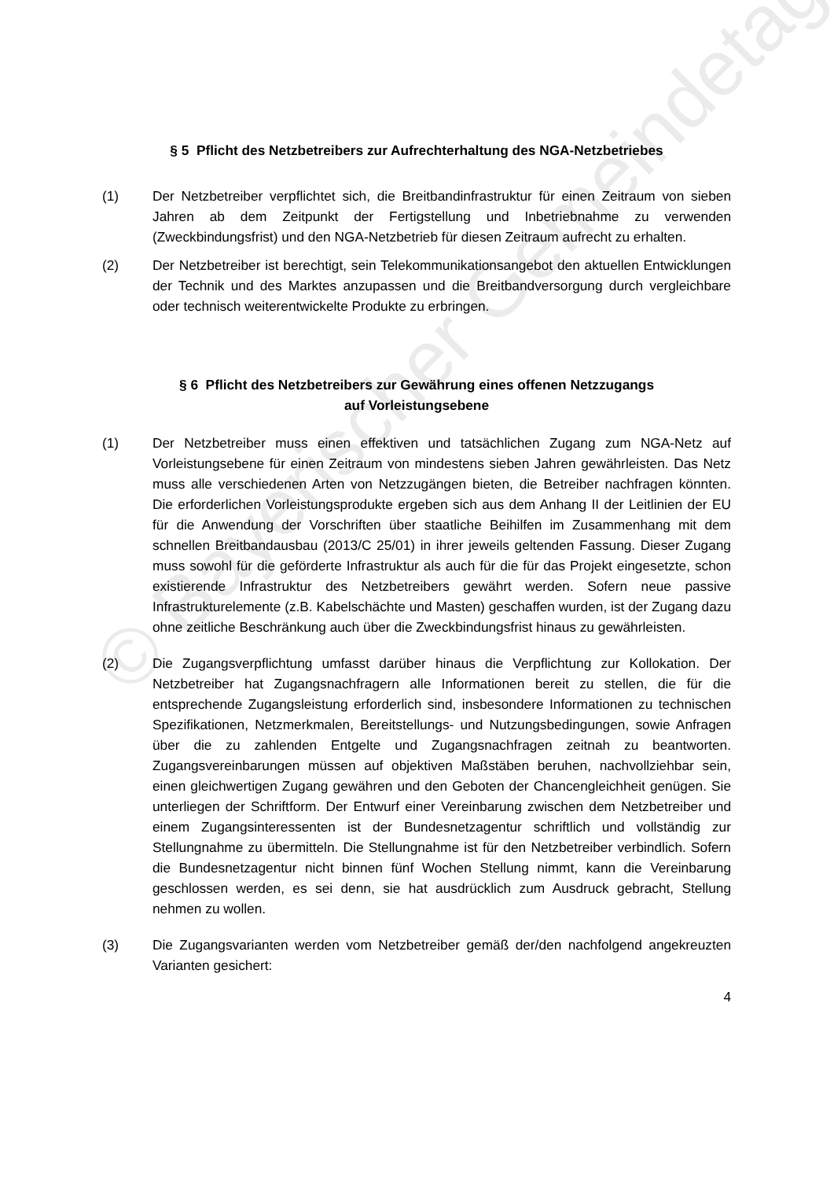© Bayerischer Gemeindetag
§ 5 Pflicht des Netzbetreibers zur Aufrechterhaltung des NGA-Netzbetriebes
(1) Der Netzbetreiber verpflichtet sich, die Breitbandinfrastruktur für einen Zeitraum von sieben Jahren ab dem Zeitpunkt der Fertigstellung und Inbetriebnahme zu verwenden (Zweckbindungsfrist) und den NGA-Netzbetrieb für diesen Zeitraum aufrecht zu erhalten.
(2) Der Netzbetreiber ist berechtigt, sein Telekommunikationsangebot den aktuellen Entwicklungen der Technik und des Marktes anzupassen und die Breitbandversorgung durch vergleichbare oder technisch weiterentwickelte Produkte zu erbringen.
§ 6 Pflicht des Netzbetreibers zur Gewährung eines offenen Netzzugangs
auf Vorleistungsebene
(1) Der Netzbetreiber muss einen effektiven und tatsächlichen Zugang zum NGA-Netz auf Vorleistungsebene für einen Zeitraum von mindestens sieben Jahren gewährleisten. Das Netz muss alle verschiedenen Arten von Netzzugängen bieten, die Betreiber nachfragen könnten. Die erforderlichen Vorleistungsprodukte ergeben sich aus dem Anhang II der Leitlinien der EU für die Anwendung der Vorschriften über staatliche Beihilfen im Zusammenhang mit dem schnellen Breitbandausbau (2013/C 25/01) in ihrer jeweils geltenden Fassung. Dieser Zugang muss sowohl für die geförderte Infrastruktur als auch für die für das Projekt eingesetzte, schon existierende Infrastruktur des Netzbetreibers gewährt werden. Sofern neue passive Infrastrukturelemente (z.B. Kabelschächte und Masten) geschaffen wurden, ist der Zugang dazu ohne zeitliche Beschränkung auch über die Zweckbindungsfrist hinaus zu gewährleisten.
(2) Die Zugangsverpflichtung umfasst darüber hinaus die Verpflichtung zur Kollokation. Der Netzbetreiber hat Zugangsnachfragern alle Informationen bereit zu stellen, die für die entsprechende Zugangsleistung erforderlich sind, insbesondere Informationen zu technischen Spezifikationen, Netzmerkmalen, Bereitstellungs- und Nutzungsbedingungen, sowie Anfragen über die zu zahlenden Entgelte und Zugangsnachfragen zeitnah zu beantworten. Zugangsvereinbarungen müssen auf objektiven Maßstäben beruhen, nachvollziehbar sein, einen gleichwertigen Zugang gewähren und den Geboten der Chancengleichheit genügen. Sie unterliegen der Schriftform. Der Entwurf einer Vereinbarung zwischen dem Netzbetreiber und einem Zugangsinteressenten ist der Bundesnetzagentur schriftlich und vollständig zur Stellungnahme zu übermitteln. Die Stellungnahme ist für den Netzbetreiber verbindlich. Sofern die Bundesnetzagentur nicht binnen fünf Wochen Stellung nimmt, kann die Vereinbarung geschlossen werden, es sei denn, sie hat ausdrücklich zum Ausdruck gebracht, Stellung nehmen zu wollen.
(3) Die Zugangsvarianten werden vom Netzbetreiber gemäß der/den nachfolgend angekreuzten Varianten gesichert:
4